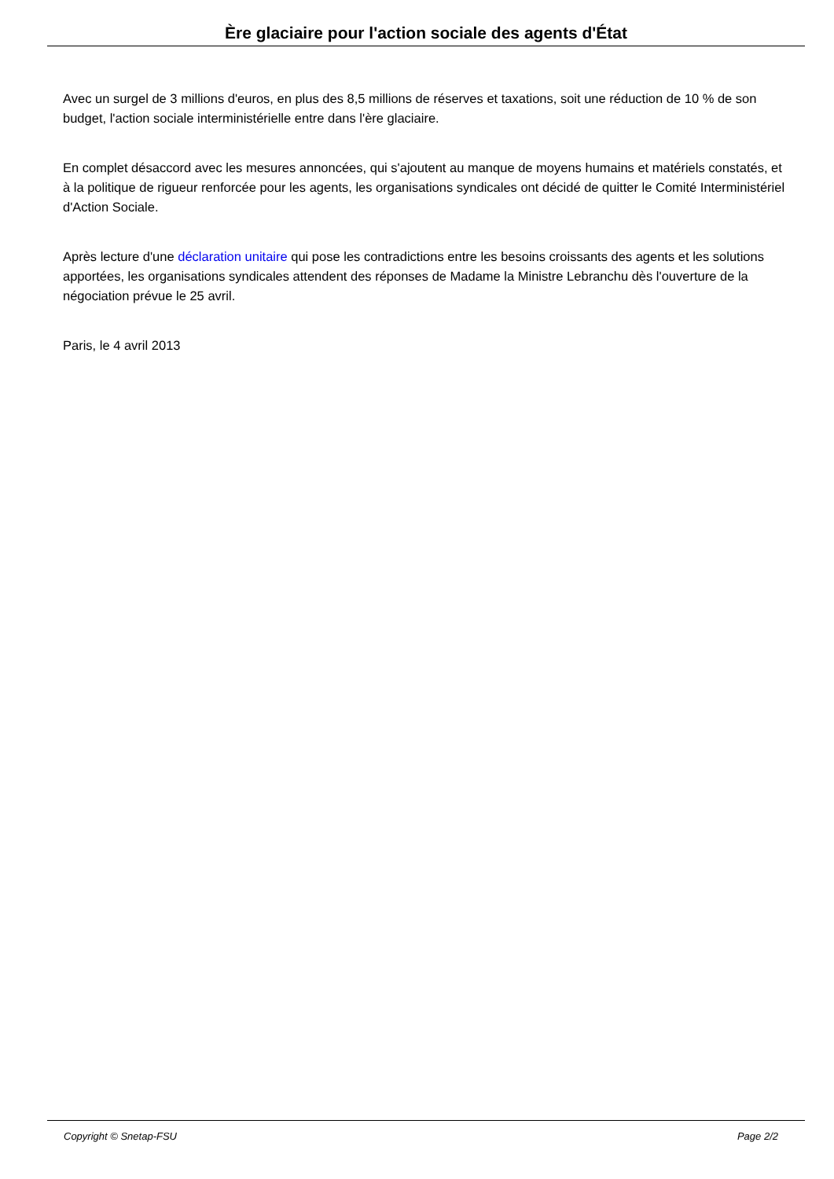Ère glaciaire pour l'action sociale des agents d'État
Avec un surgel de 3 millions d'euros, en plus des 8,5 millions de réserves et taxations, soit une réduction de 10 % de son budget, l'action sociale interministérielle entre dans l'ère glaciaire.
En complet désaccord avec les mesures annoncées, qui s'ajoutent au manque de moyens humains et matériels constatés, et à la politique de rigueur renforcée pour les agents, les organisations syndicales ont décidé de quitter le Comité Interministériel d'Action Sociale.
Après lecture d'une déclaration unitaire qui pose les contradictions entre les besoins croissants des agents et les solutions apportées, les organisations syndicales attendent des réponses de Madame la Ministre Lebranchu dès l'ouverture de la négociation prévue le 25 avril.
Paris, le 4 avril 2013
Copyright © Snetap-FSU Page 2/2